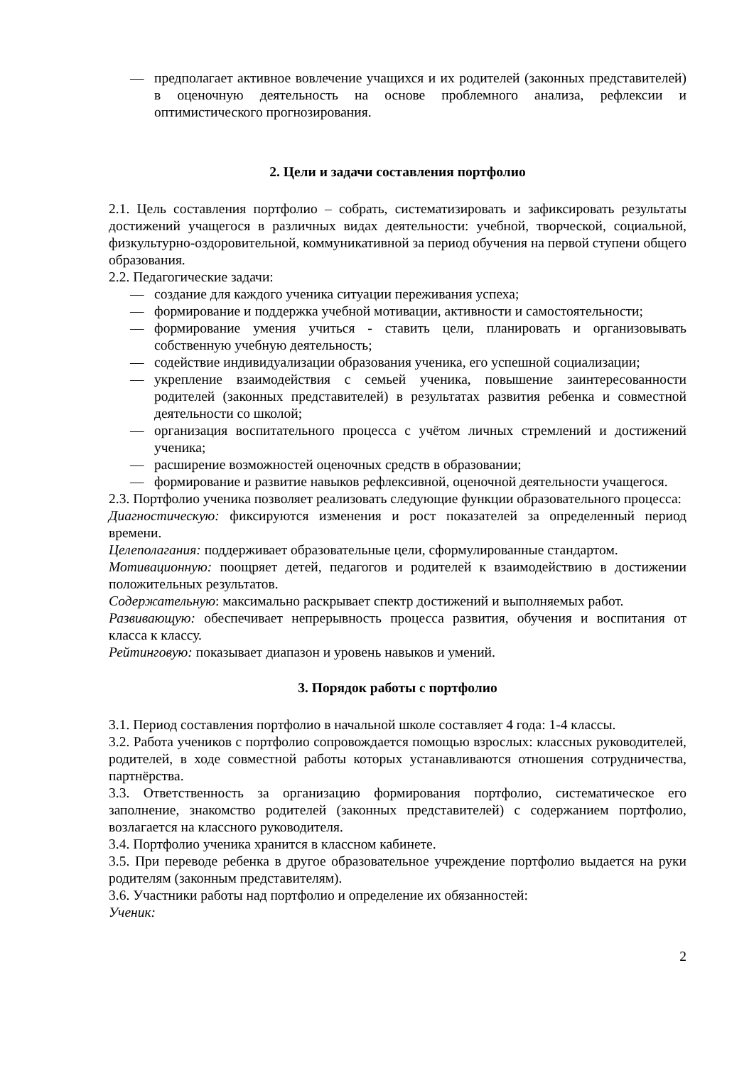— предполагает активное вовлечение учащихся и их родителей (законных представителей) в оценочную деятельность на основе проблемного анализа, рефлексии и оптимистического прогнозирования.
2. Цели и задачи составления портфолио
2.1. Цель составления портфолио – собрать, систематизировать и зафиксировать результаты достижений учащегося в различных видах деятельности: учебной, творческой, социальной, физкультурно-оздоровительной, коммуникативной за период обучения на первой ступени общего образования.
2.2. Педагогические задачи:
— создание для каждого ученика ситуации переживания успеха;
— формирование и поддержка учебной мотивации, активности и самостоятельности;
— формирование умения учиться - ставить цели, планировать и организовывать собственную учебную деятельность;
— содействие индивидуализации образования ученика, его успешной социализации;
— укрепление взаимодействия с семьей ученика, повышение заинтересованности родителей (законных представителей) в результатах развития ребенка и совместной деятельности со школой;
— организация воспитательного процесса с учётом личных стремлений и достижений ученика;
— расширение возможностей оценочных средств в образовании;
— формирование и развитие навыков рефлексивной, оценочной деятельности учащегося.
2.3. Портфолио ученика позволяет реализовать следующие функции образовательного процесса:
Диагностическую: фиксируются изменения и рост показателей за определенный период времени.
Целеполагания: поддерживает образовательные цели, сформулированные стандартом.
Мотивационную: поощряет детей, педагогов и родителей к взаимодействию в достижении положительных результатов.
Содержательную: максимально раскрывает спектр достижений и выполняемых работ.
Развивающую: обеспечивает непрерывность процесса развития, обучения и воспитания от класса к классу.
Рейтинговую: показывает диапазон и уровень навыков и умений.
3. Порядок работы с портфолио
3.1. Период составления портфолио в начальной школе составляет 4 года: 1-4 классы.
3.2. Работа учеников с портфолио сопровождается помощью взрослых: классных руководителей, родителей, в ходе совместной работы которых устанавливаются отношения сотрудничества, партнёрства.
3.3. Ответственность за организацию формирования портфолио, систематическое его заполнение, знакомство родителей (законных представителей) с содержанием портфолио, возлагается на классного руководителя.
3.4. Портфолио ученика хранится в классном кабинете.
3.5. При переводе ребенка в другое образовательное учреждение портфолио выдается на руки родителям (законным представителям).
3.6. Участники работы над портфолио и определение их обязанностей:
Ученик:
2